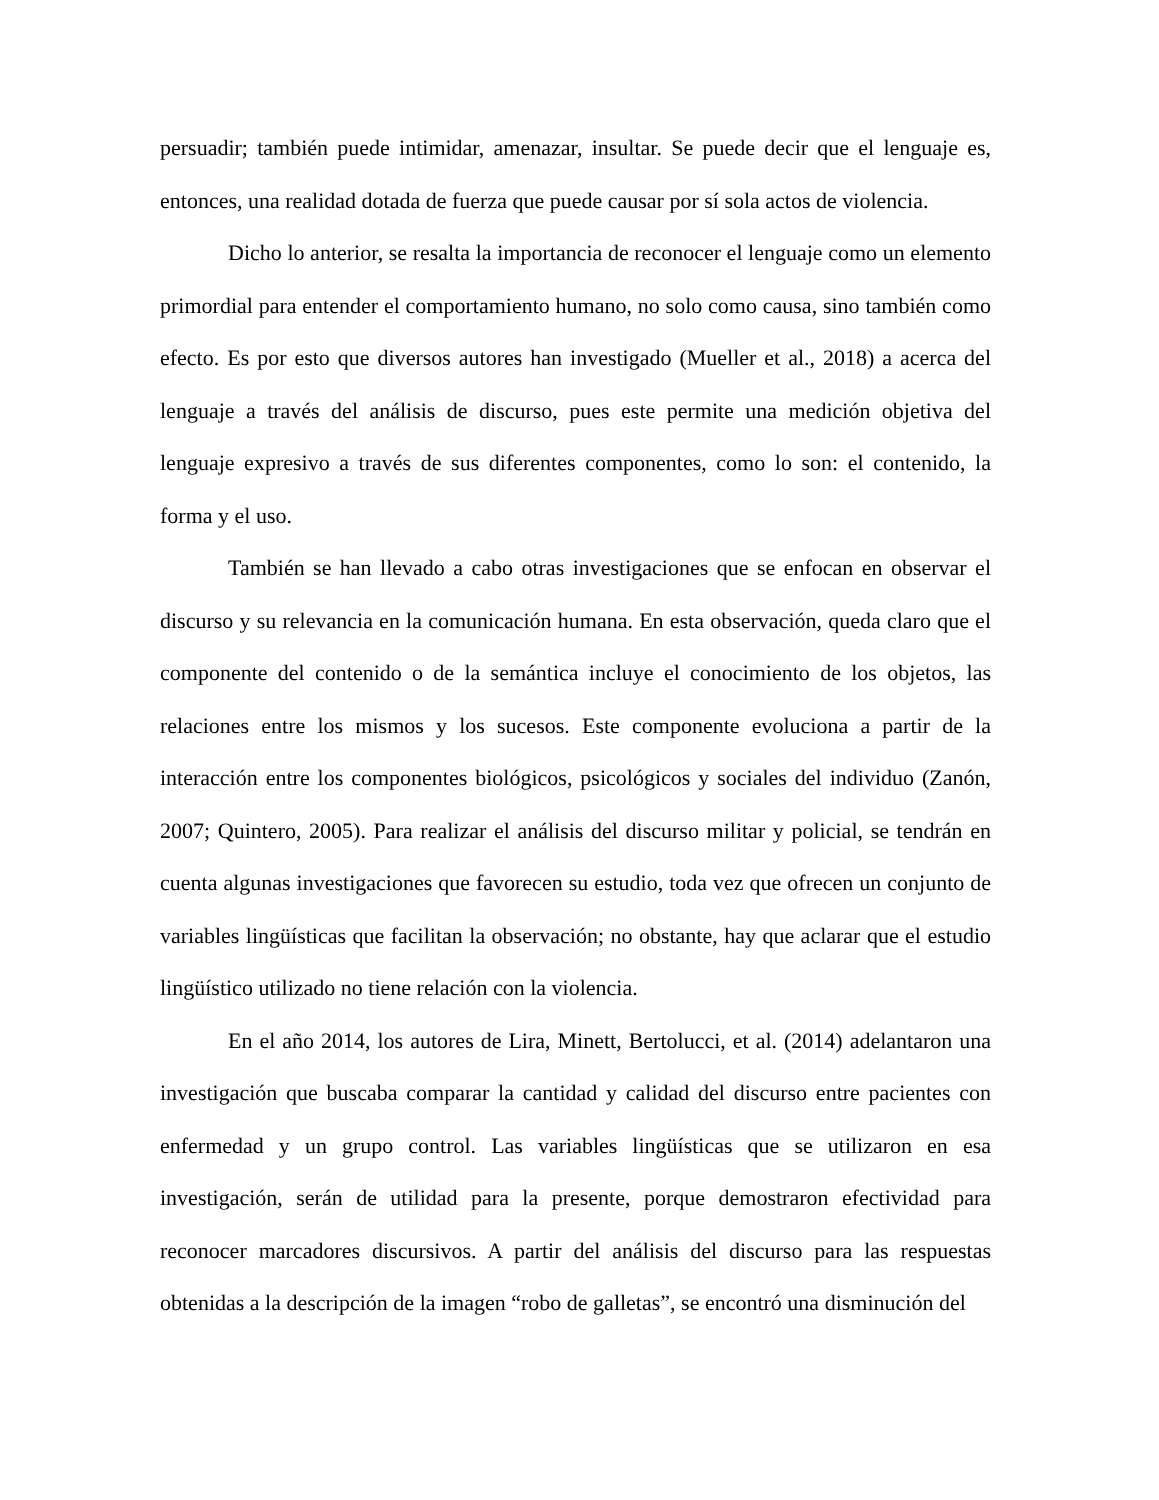persuadir; también puede intimidar, amenazar, insultar. Se puede decir que el lenguaje es, entonces, una realidad dotada de fuerza que puede causar por sí sola actos de violencia.
Dicho lo anterior, se resalta la importancia de reconocer el lenguaje como un elemento primordial para entender el comportamiento humano, no solo como causa, sino también como efecto. Es por esto que diversos autores han investigado (Mueller et al., 2018) a acerca del lenguaje a través del análisis de discurso, pues este permite una medición objetiva del lenguaje expresivo a través de sus diferentes componentes, como lo son: el contenido, la forma y el uso.
También se han llevado a cabo otras investigaciones que se enfocan en observar el discurso y su relevancia en la comunicación humana. En esta observación, queda claro que el componente del contenido o de la semántica incluye el conocimiento de los objetos, las relaciones entre los mismos y los sucesos. Este componente evoluciona a partir de la interacción entre los componentes biológicos, psicológicos y sociales del individuo (Zanón, 2007; Quintero, 2005). Para realizar el análisis del discurso militar y policial, se tendrán en cuenta algunas investigaciones que favorecen su estudio, toda vez que ofrecen un conjunto de variables lingüísticas que facilitan la observación; no obstante, hay que aclarar que el estudio lingüístico utilizado no tiene relación con la violencia.
En el año 2014, los autores de Lira, Minett, Bertolucci, et al. (2014) adelantaron una investigación que buscaba comparar la cantidad y calidad del discurso entre pacientes con enfermedad y un grupo control. Las variables lingüísticas que se utilizaron en esa investigación, serán de utilidad para la presente, porque demostraron efectividad para reconocer marcadores discursivos. A partir del análisis del discurso para las respuestas obtenidas a la descripción de la imagen “robo de galletas”, se encontró una disminución del